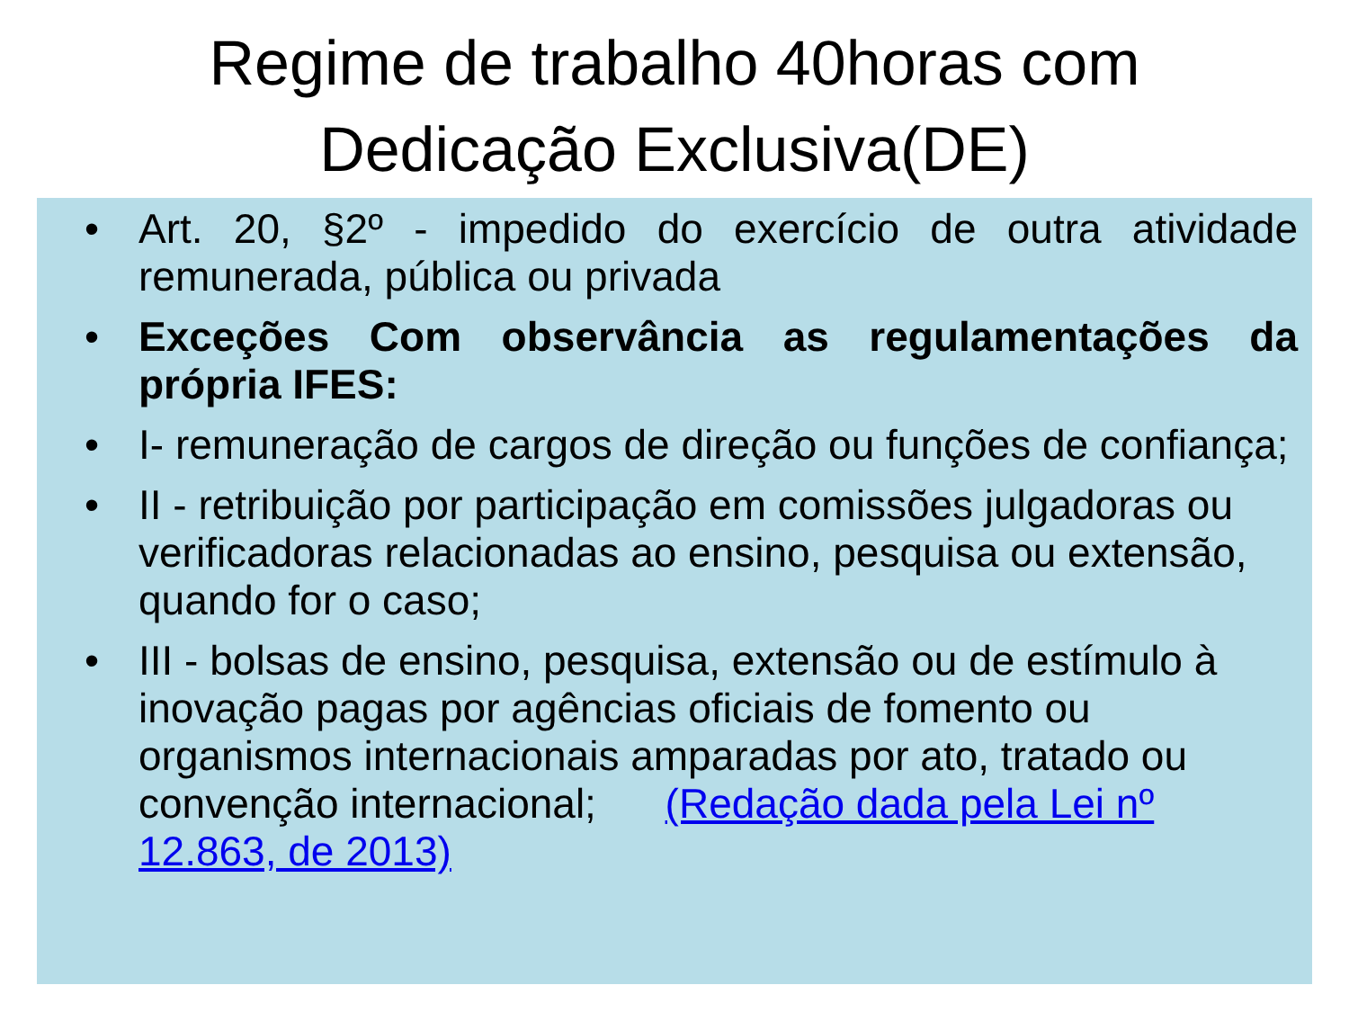Regime de trabalho 40horas com
Dedicação Exclusiva(DE)
• Art. 20, §2º - impedido do exercício de outra atividade remunerada, pública ou privada
• Exceções Com observância as regulamentações da própria IFES:
• I- remuneração de cargos de direção ou funções de confiança;
• II - retribuição por participação em comissões julgadoras ou verificadoras relacionadas ao ensino, pesquisa ou extensão, quando for o caso;
• III - bolsas de ensino, pesquisa, extensão ou de estímulo à inovação pagas por agências oficiais de fomento ou organismos internacionais amparadas por ato, tratado ou convenção internacional; (Redação dada pela Lei nº 12.863, de 2013)